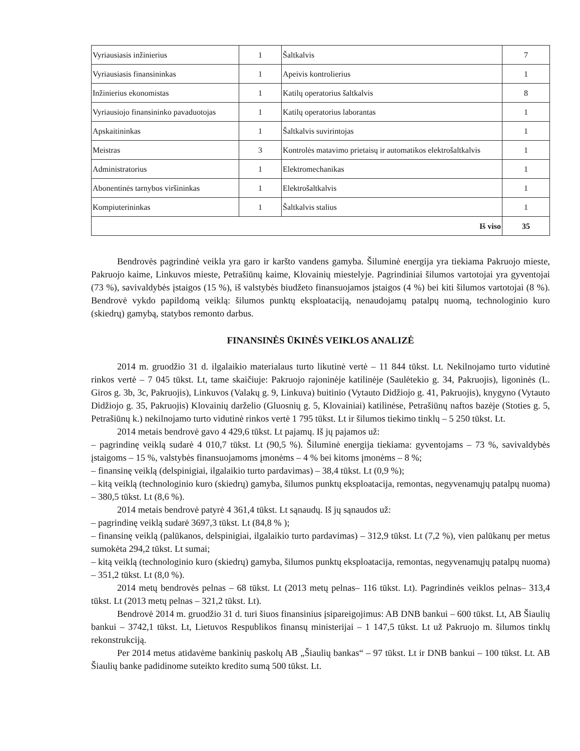| Vyriausiasis inžinierius | 1 | Šaltkalvis | 7 |
| Vyriausiasis finansininkas | 1 | Apeivis kontrolierius | 1 |
| Inžinierius ekonomistas | 1 | Katilų operatorius šaltkalvis | 8 |
| Vyriausiojo finansininko pavaduotojas | 1 | Katilų operatorius laborantas | 1 |
| Apskaitininkas | 1 | Šaltkalvis suvirintojas | 1 |
| Meistras | 3 | Kontrolės matavimo prietaisų ir automatikos elektrošaltkalvis | 1 |
| Administratorius | 1 | Elektromechanikas | 1 |
| Abonentinės tarnybos viršininkas | 1 | Elektrošaltkalvis | 1 |
| Kompiuterininkas | 1 | Šaltkalvis stalius | 1 |
| Iš viso | | | 35 |
Bendrovės pagrindinė veikla yra garo ir karšto vandens gamyba. Šiluminė energija yra tiekiama Pakruojo mieste, Pakruojo kaime, Linkuvos mieste, Petrašiūnų kaime, Klovainių miestelyje. Pagrindiniai šilumos vartotojai yra gyventojai (73 %), savivaldybės įstaigos (15 %), iš valstybės biudžeto finansuojamos įstaigos (4 %) bei kiti šilumos vartotojai (8 %). Bendrovė vykdo papildomą veiklą: šilumos punktų eksploataciją, nenaudojamų patalpų nuomą, technologinio kuro (skiedrų) gamybą, statybos remonto darbus.
FINANSINĖS ŪKINĖS VEIKLOS ANALIZĖ
2014 m. gruodžio 31 d. ilgalaikio materialaus turto likutinė vertė – 11 844 tūkst. Lt. Nekilnojamo turto vidutinė rinkos vertė – 7 045 tūkst. Lt, tame skaičiuje: Pakruojo rajoninėje katilinėje (Saulėtekio g. 34, Pakruojis), ligoninės (L. Giros g. 3b, 3c, Pakruojis), Linkuvos (Valakų g. 9, Linkuva) buitinio (Vytauto Didžiojo g. 41, Pakruojis), knygyno (Vytauto Didžiojo g. 35, Pakruojis) Klovainių darželio (Gluosnių g. 5, Klovainiai) katilinėse, Petrašiūnų naftos bazėje (Stoties g. 5, Petrašiūnų k.) nekilnojamo turto vidutinė rinkos vertė 1 795 tūkst. Lt ir šilumos tiekimo tinklų – 5 250 tūkst. Lt.
2014 metais bendrovė gavo 4 429,6 tūkst. Lt pajamų. Iš jų pajamos už:
– pagrindinę veiklą sudarė 4 010,7 tūkst. Lt (90,5 %). Šiluminė energija tiekiama: gyventojams – 73 %, savivaldybės įstaigoms – 15 %, valstybės finansuojamoms įmonėms – 4 % bei kitoms įmonėms – 8 %;
– finansinę veiklą (delspinigiai, ilgalaikio turto pardavimas) – 38,4 tūkst. Lt (0,9 %);
– kitą veiklą (technologinio kuro (skiedrų) gamyba, šilumos punktų eksploatacija, remontas, negyvenamųjų patalpų nuoma) – 380,5 tūkst. Lt (8,6 %).
2014 metais bendrovė patyrė 4 361,4 tūkst. Lt sąnaudų. Iš jų sąnaudos už:
– pagrindinę veiklą sudarė 3697,3 tūkst. Lt (84,8 % );
– finansinę veiklą (palūkanos, delspinigiai, ilgalaikio turto pardavimas) – 312,9 tūkst. Lt (7,2 %), vien palūkanų per metus sumokėta 294,2 tūkst. Lt sumai;
– kitą veiklą (technologinio kuro (skiedrų) gamyba, šilumos punktų eksploatacija, remontas, negyvenamųjų patalpų nuoma) – 351,2 tūkst. Lt (8,0 %).
2014 metų bendrovės pelnas – 68 tūkst. Lt (2013 metų pelnas– 116 tūkst. Lt). Pagrindinės veiklos pelnas– 313,4 tūkst. Lt (2013 metų pelnas – 321,2 tūkst. Lt).
Bendrovė 2014 m. gruodžio 31 d. turi šiuos finansinius įsipareigojimus: AB DNB bankui – 600 tūkst. Lt, AB Šiaulių bankui – 3742,1 tūkst. Lt, Lietuvos Respublikos finansų ministerijai – 1 147,5 tūkst. Lt už Pakruojo m. šilumos tinklų rekonstrukciją.
Per 2014 metus atidavėme bankinių paskolų AB „Šiaulių bankas“ – 97 tūkst. Lt ir DNB bankui – 100 tūkst. Lt. AB Šiaulių banke padidinome suteikto kredito sumą 500 tūkst. Lt.